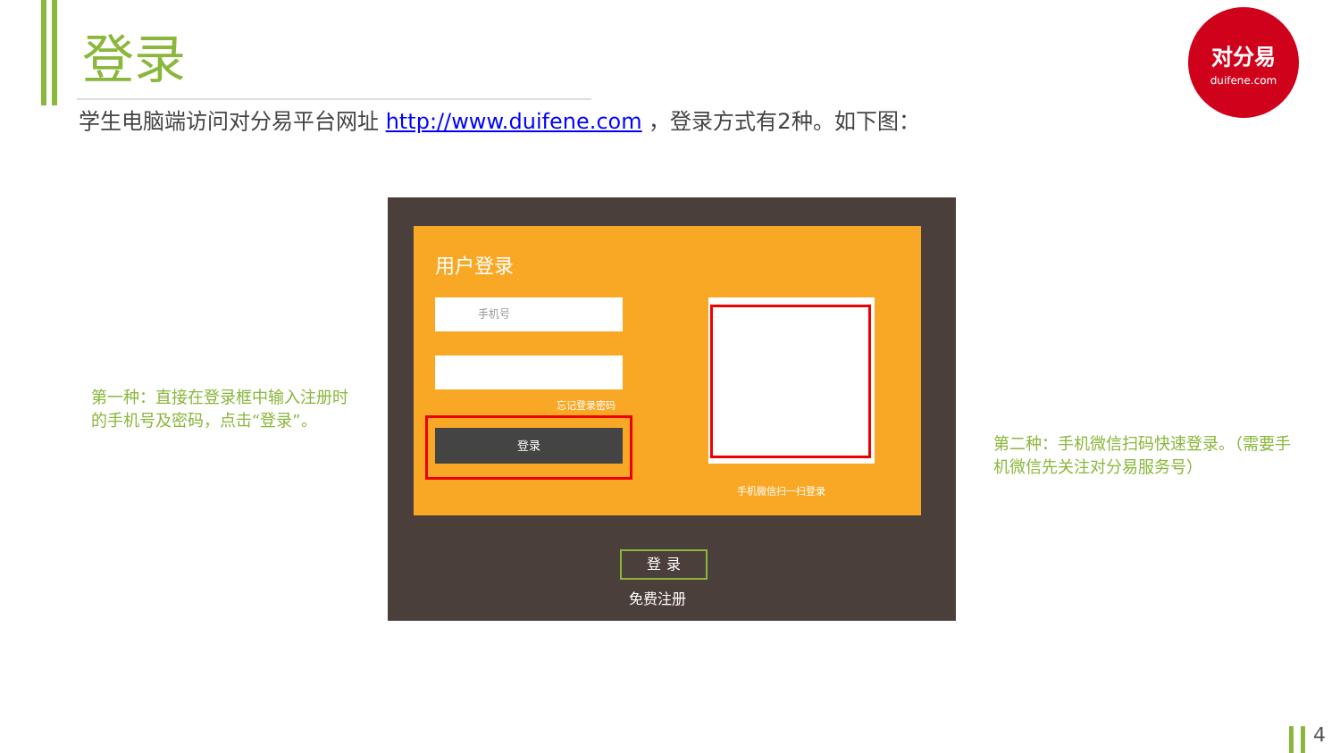登录
对分易
duifene.com
学生电脑端访问对分易平台网址 http://www.duifene.com ，登录方式有2种。如下图：
第一种：直接在登录框中输入注册时的手机号及密码，点击“登录”。
用户登录
手机号
忘记登录密码
登录
手机微信扫一扫登录
登 录
免费注册
第二种：手机微信扫码快速登录。（需要手机微信先关注对分易服务号）
4